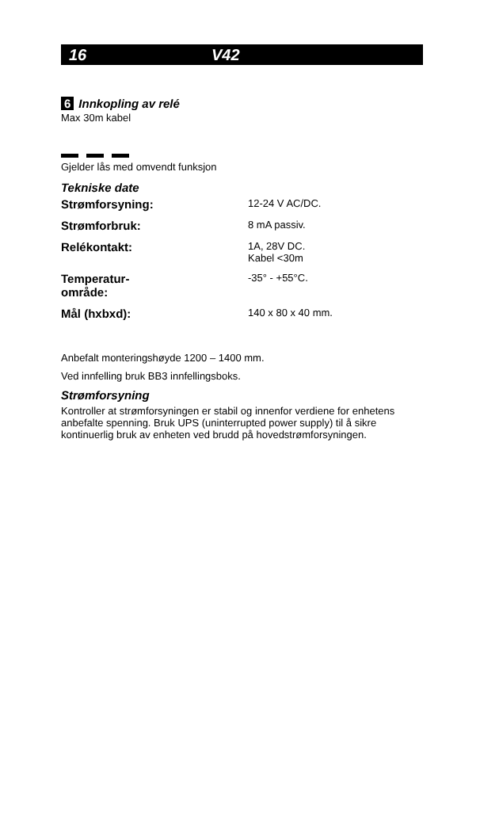16 V42
6 Innkopling av relé
Max 30m kabel
Gjelder lås med omvendt funksjon
Tekniske date
| Strømforsyning: | 12-24 V AC/DC. |
| Strømforbruk: | 8 mA passiv. |
| Relékontakt: | 1A, 28V DC. Kabel <30m |
| Temperatur- område: | -35° - +55°C. |
| Mål (hxbxd): | 140 x 80 x 40 mm. |
Anbefalt monteringshøyde 1200 – 1400 mm.
Ved innfelling bruk BB3 innfellingsboks.
Strømforsyning
Kontroller at strømforsyningen er stabil og innenfor verdiene for enhetens anbefalte spenning. Bruk UPS (uninterrupted power supply) til å sikre kontinuerlig bruk av enheten ved brudd på hovedstrømforsyningen.